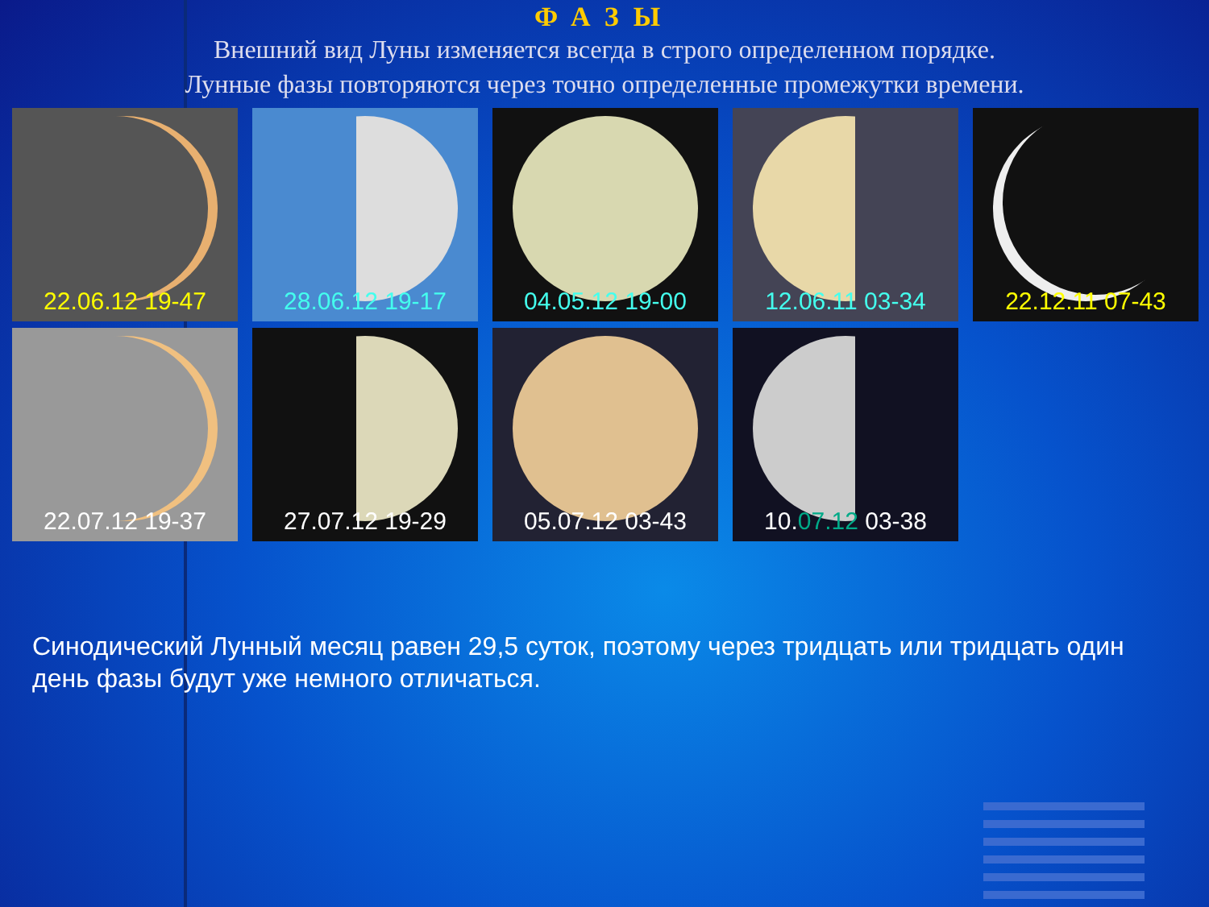ФАЗЫ
Внешний вид Луны изменяется всегда в строго определенном порядке.
Лунные фазы повторяются через точно определенные промежутки времени.
22.06.12 19-47 28.06.12 19-17 04.05.12 19-00 12.06.11 03-34 22.12.11 07-43
22.07.12 19-37 27.07.12 19-29 05.07.12 03-43 10.07.12 03-38
Синодический Лунный месяц равен 29,5 суток, поэтому через тридцать или тридцать один день фазы будут уже немного отличаться.